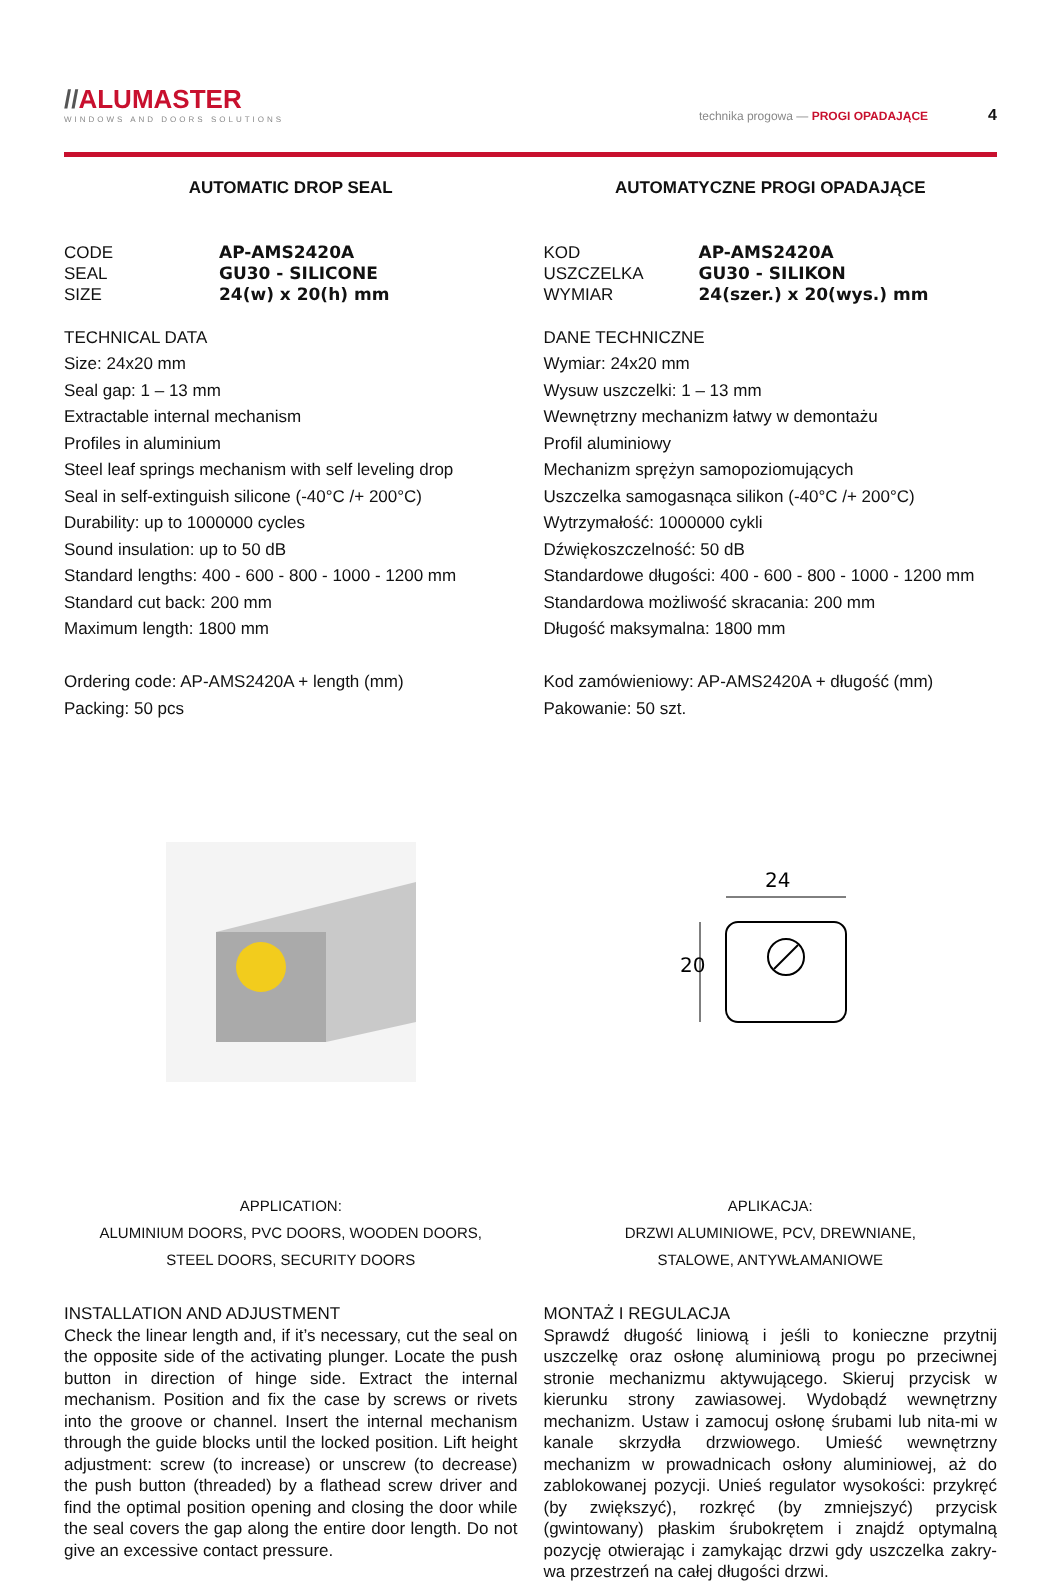//ALU MASTER
WINDOWS AND DOORS SOLUTIONS
technika progowa — PROGI OPADAJĄCE 4
AUTOMATIC DROP SEAL
CODE
AP-AMS2420A
SEAL
GU30 - SILICONE
SIZE
24(w) x 20(h) mm
TECHNICAL DATA
Size: 24x20 mm
Seal gap: 1 – 13 mm
Extractable internal mechanism
Profiles in aluminium
Steel leaf springs mechanism with self leveling drop
Seal in self-extinguish silicone (-40°C /+ 200°C)
Durability: up to 1000000 cycles
Sound insulation: up to 50 dB
Standard lengths: 400 - 600 - 800 - 1000 - 1200 mm
Standard cut back: 200 mm
Maximum length: 1800 mm
Ordering code: AP-AMS2420A + length (mm)
Packing: 50 pcs
APPLICATION:
ALUMINIUM DOORS, PVC DOORS, WOODEN DOORS,
STEEL DOORS, SECURITY DOORS
INSTALLATION AND ADJUSTMENT
Check the linear length and, if it’s necessary, cut the seal on the opposite side of the activating plunger. Locate the push button in direction of hinge side. Extract the internal mechanism. Position and fix the case by screws or rivets into the groove or channel. Insert the internal mechanism through the guide blocks until the locked position. Lift height adjustment: screw (to increase) or unscrew (to decrease) the push button (threaded) by a flathead screw driver and find the optimal position opening and closing the door while the seal covers the gap along the entire door length. Do not give an excessive contact pressure.
AUTOMATYCZNE PROGI OPADAJĄCE
KOD
AP-AMS2420A
USZCZELKA
GU30 - SILIKON
WYMIAR
24(szer.) x 20(wys.) mm
DANE TECHNICZNE
Wymiar: 24x20 mm
Wysuw uszczelki: 1 – 13 mm
Wewnętrzny mechanizm łatwy w demontażu
Profil aluminiowy
Mechanizm sprężyn samopoziomujących
Uszczelka samogasnąca silikon (-40°C /+ 200°C)
Wytrzymałość: 1000000 cykli
Dźwiękoszczelność: 50 dB
Standardowe długości: 400 - 600 - 800 - 1000 - 1200 mm
Standardowa możliwość skracania: 200 mm
Długość maksymalna: 1800 mm
Kod zamówieniowy: AP-AMS2420A + długość (mm)
Pakowanie: 50 szt.
24
20
APLIKACJA:
DRZWI ALUMINIOWE, PCV, DREWNIANE,
STALOWE, ANTYWŁAMANIOWE
MONTAŻ I REGULACJA
Sprawdź długość liniową i jeśli to konieczne przytnij uszczelkę oraz osłonę aluminiową progu po przeciwnej stronie mechanizmu aktywującego. Skieruj przycisk w kierunku strony zawiasowej. Wydobądź wewnętrzny mechanizm. Ustaw i zamocuj osłonę śrubami lub nita-mi w kanale skrzydła drzwiowego. Umieść wewnętrzny mechanizm w prowadnicach osłony aluminiowej, aż do zablokowanej pozycji. Unieś regulator wysokości: przykręć (by zwiększyć), rozkręć (by zmniejszyć) przycisk (gwintowany) płaskim śrubokrętem i znajdź optymalną pozycję otwierając i zamykając drzwi gdy uszczelka zakry-wa przestrzeń na całej długości drzwi.